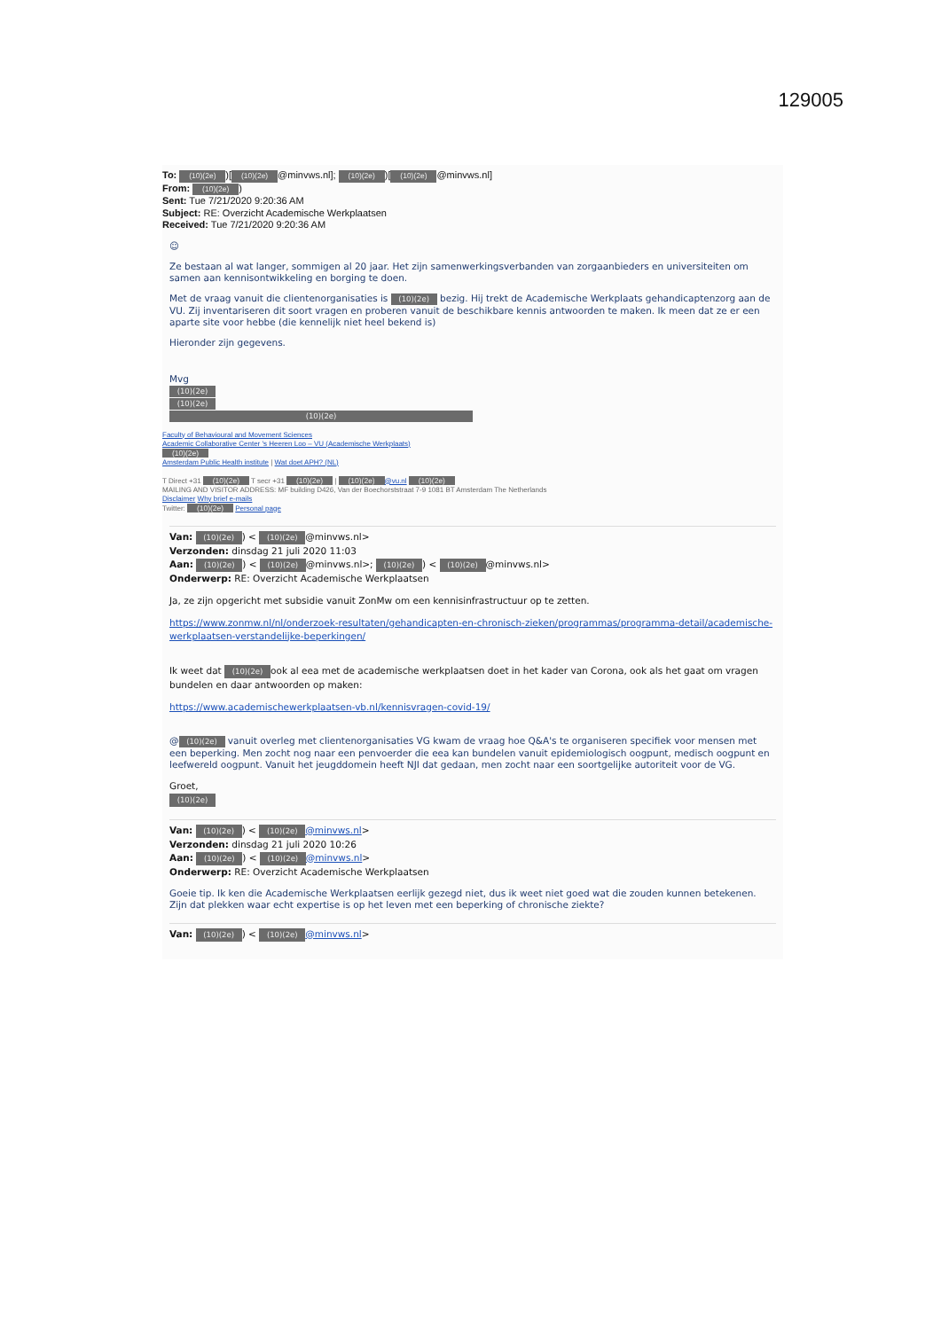129005
To: (10)(2e))[(10)(2e) @minvws.nl]; (10)(2e))[(10)(2e) @minvws.nl]
From: (10)(2e))
Sent: Tue 7/21/2020 9:20:36 AM
Subject: RE: Overzicht Academische Werkplaatsen
Received: Tue 7/21/2020 9:20:36 AM
☺
Ze bestaan al wat langer, sommigen al 20 jaar. Het zijn samenwerkingsverbanden van zorgaanbieders en universiteiten om samen aan kennisontwikkeling en borging te doen.
Met de vraag vanuit die clientenorganisaties is (10)(2e) bezig. Hij trekt de Academische Werkplaats gehandicaptenzorg aan de VU. Zij inventariseren dit soort vragen en proberen vanuit de beschikbare kennis antwoorden te maken. Ik meen dat ze er een aparte site voor hebbe (die kennelijk niet heel bekend is)
Hieronder zijn gegevens.
Mvg
(10)(2e)
(10)(2e)
(10)(2e)
Faculty of Behavioural and Movement Sciences
Academic Collaborative Center 's Heeren Loo – VU (Academische Werkplaats)
(10)(2e)
Amsterdam Public Health institute | Wat doet APH? (NL)
T Direct +31 (10)(2e) T secr +31 (10)(2e) | (10)(2e) @vu.nl (10)(2e)
MAILING AND VISITOR ADDRESS: MF building D426, Van der Boechorststraat 7-9 1081 BT Amsterdam The Netherlands
Disclaimer Why brief e-mails
Twitter: (10)(2e) Personal page
Van: (10)(2e)) < (10)(2e) @minvws.nl>
Verzonden: dinsdag 21 juli 2020 11:03
Aan: (10)(2e)) < (10)(2e) @minvws.nl>; (10)(2e)) < (10)(2e) @minvws.nl>
Onderwerp: RE: Overzicht Academische Werkplaatsen
Ja, ze zijn opgericht met subsidie vanuit ZonMw om een kennisinfrastructuur op te zetten.
https://www.zonmw.nl/nl/onderzoek-resultaten/gehandicapten-en-chronisch-zieken/programmas/programma-detail/academische-werkplaatsen-verstandelijke-beperkingen/
Ik weet dat (10)(2e) ook al eea met de academische werkplaatsen doet in het kader van Corona, ook als het gaat om vragen bundelen en daar antwoorden op maken:
https://www.academischewerkplaatsen-vb.nl/kennisvragen-covid-19/
@ (10)(2e) vanuit overleg met clientenorganisaties VG kwam de vraag hoe Q&A's te organiseren specifiek voor mensen met een beperking. Men zocht nog naar een penvoerder die eea kan bundelen vanuit epidemiologisch oogpunt, medisch oogpunt en leefwereld oogpunt. Vanuit het jeugddomein heeft NJI dat gedaan, men zocht naar een soortgelijke autoriteit voor de VG.
Groet,
(10)(2e)
Van: (10)(2e)) < (10)(2e) @minvws.nl>
Verzonden: dinsdag 21 juli 2020 10:26
Aan: (10)(2e)) < (10)(2e) @minvws.nl>
Onderwerp: RE: Overzicht Academische Werkplaatsen
Goeie tip. Ik ken die Academische Werkplaatsen eerlijk gezegd niet, dus ik weet niet goed wat die zouden kunnen betekenen. Zijn dat plekken waar echt expertise is op het leven met een beperking of chronische ziekte?
Van: (10)(2e)) < (10)(2e) @minvws.nl>